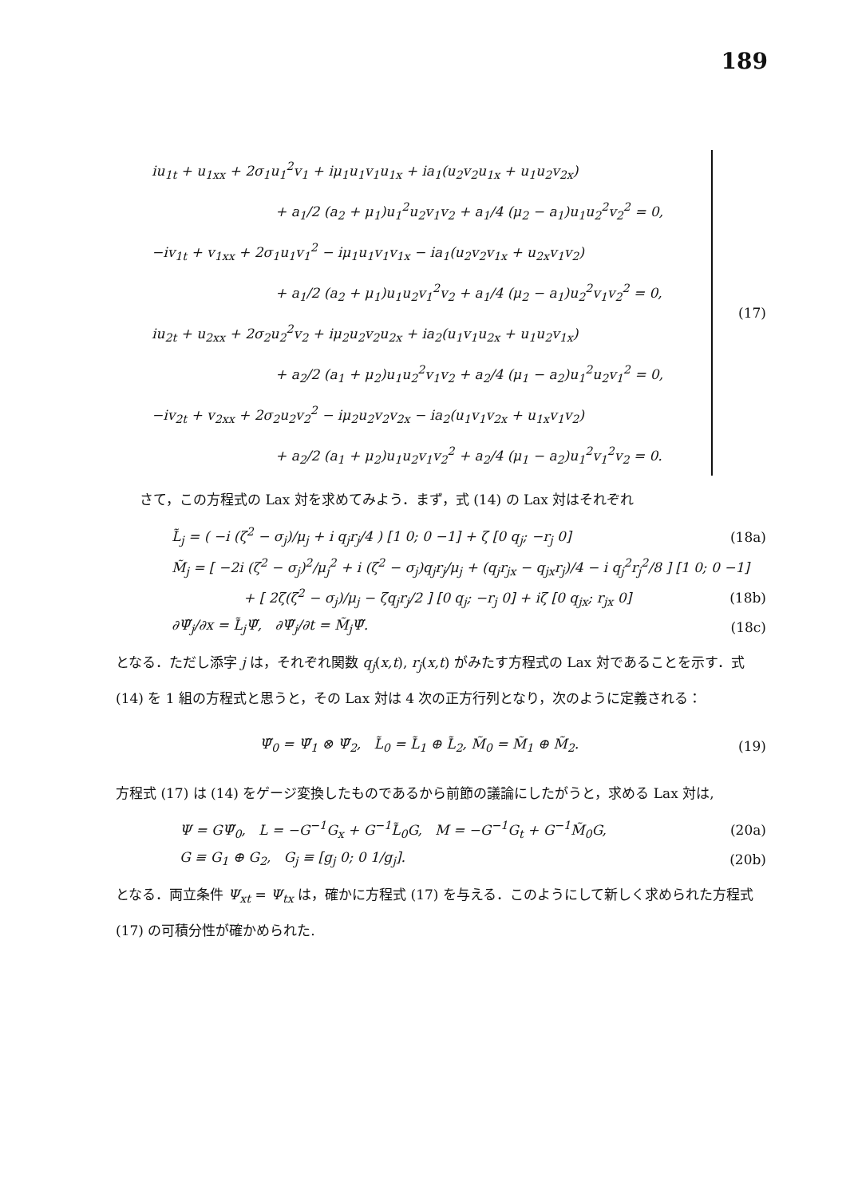189
iu<sub>1t</sub> + u<sub>1xx</sub> + 2σ<sub>1</sub>u<sub>1</sub><sup>2</sup>v<sub>1</sub> + iμ<sub>1</sub>u<sub>1</sub>v<sub>1</sub>u<sub>1x</sub> + ia<sub>1</sub>(u<sub>2</sub>v<sub>2</sub>u<sub>1x</sub> + u<sub>1</sub>u<sub>2</sub>v<sub>2x</sub>)
+ a<sub>1</sub>/2 (a<sub>2</sub> + μ<sub>1</sub>)u<sub>1</sub><sup>2</sup>u<sub>2</sub>v<sub>1</sub>v<sub>2</sub> + a<sub>1</sub>/4 (μ<sub>2</sub> − a<sub>1</sub>)u<sub>1</sub>u<sub>2</sub><sup>2</sup>v<sub>2</sub><sup>2</sup> = 0,
−iv<sub>1t</sub> + v<sub>1xx</sub> + 2σ<sub>1</sub>u<sub>1</sub>v<sub>1</sub><sup>2</sup> − iμ<sub>1</sub>u<sub>1</sub>v<sub>1</sub>v<sub>1x</sub> − ia<sub>1</sub>(u<sub>2</sub>v<sub>2</sub>v<sub>1x</sub> + u<sub>2x</sub>v<sub>1</sub>v<sub>2</sub>)
+ a<sub>1</sub>/2 (a<sub>2</sub> + μ<sub>1</sub>)u<sub>1</sub>u<sub>2</sub>v<sub>1</sub><sup>2</sup>v<sub>2</sub> + a<sub>1</sub>/4 (μ<sub>2</sub> − a<sub>1</sub>)u<sub>2</sub><sup>2</sup>v<sub>1</sub>v<sub>2</sub><sup>2</sup> = 0,
iu<sub>2t</sub> + u<sub>2xx</sub> + 2σ<sub>2</sub>u<sub>2</sub><sup>2</sup>v<sub>2</sub> + iμ<sub>2</sub>u<sub>2</sub>v<sub>2</sub>u<sub>2x</sub> + ia<sub>2</sub>(u<sub>1</sub>v<sub>1</sub>u<sub>2x</sub> + u<sub>1</sub>u<sub>2</sub>v<sub>1x</sub>)
+ a<sub>2</sub>/2 (a<sub>1</sub> + μ<sub>2</sub>)u<sub>1</sub>u<sub>2</sub><sup>2</sup>v<sub>1</sub>v<sub>2</sub> + a<sub>2</sub>/4 (μ<sub>1</sub> − a<sub>2</sub>)u<sub>1</sub><sup>2</sup>u<sub>2</sub>v<sub>1</sub><sup>2</sup> = 0,
−iv<sub>2t</sub> + v<sub>2xx</sub> + 2σ<sub>2</sub>u<sub>2</sub>v<sub>2</sub><sup>2</sup> − iμ<sub>2</sub>u<sub>2</sub>v<sub>2</sub>v<sub>2x</sub> − ia<sub>2</sub>(u<sub>1</sub>v<sub>1</sub>v<sub>2x</sub> + u<sub>1x</sub>v<sub>1</sub>v<sub>2</sub>)
+ a<sub>2</sub>/2 (a<sub>1</sub> + μ<sub>2</sub>)u<sub>1</sub>u<sub>2</sub>v<sub>1</sub>v<sub>2</sub><sup>2</sup> + a<sub>2</sub>/4 (μ<sub>1</sub> − a<sub>2</sub>)u<sub>1</sub><sup>2</sup>v<sub>1</sub><sup>2</sup>v<sub>2</sub> = 0.
(17)
さて，この方程式の Lax 対を求めてみよう．まず，式 (14) の Lax 対はそれぞれ
L̃<sub>j</sub> = ( −i (ζ<sup>2</sup> − σ<sub>j</sub>)/μ<sub>j</sub> + i q<sub>j</sub>r<sub>j</sub>/4 ) [1 0; 0 −1] + ζ [0 q<sub>j</sub>; −r<sub>j</sub> 0] (18a)
M̃<sub>j</sub> = [ −2i (ζ<sup>2</sup> − σ<sub>j</sub>)<sup>2</sup>/μ<sub>j</sub><sup>2</sup> + i (ζ<sup>2</sup> − σ<sub>j</sub>)q<sub>j</sub>r<sub>j</sub>/μ<sub>j</sub> + (q<sub>j</sub>r<sub>jx</sub> − q<sub>jx</sub>r<sub>j</sub>)/4 − i q<sub>j</sub><sup>2</sup>r<sub>j</sub><sup>2</sup>/8 ] [1 0; 0 −1]
+ [ 2ζ(ζ<sup>2</sup> − σ<sub>j</sub>)/μ<sub>j</sub> − ζq<sub>j</sub>r<sub>j</sub>/2 ] [0 q<sub>j</sub>; −r<sub>j</sub> 0] + iζ [0 q<sub>jx</sub>; r<sub>jx</sub> 0] (18b)
∂Ψ̃<sub>j</sub>/∂x = L̃<sub>j</sub>Ψ̃, ∂Ψ̃<sub>j</sub>/∂t = M̃<sub>j</sub>Ψ̃. (18c)
となる．ただし添字 j は，それぞれ関数 q<sub>j</sub>(x,t), r<sub>j</sub>(x,t) がみたす方程式の Lax 対であることを示す．式 (14) を 1 組の方程式と思うと，その Lax 対は 4 次の正方行列となり，次のように定義される：
Ψ̃<sub>0</sub> = Ψ̃<sub>1</sub> ⊗ Ψ̃<sub>2</sub>, L̃<sub>0</sub> = L̃<sub>1</sub> ⊕ L̃<sub>2</sub>, M̃<sub>0</sub> = M̃<sub>1</sub> ⊕ M̃<sub>2</sub>. (19)
方程式 (17) は (14) をゲージ変換したものであるから前節の議論にしたがうと，求める Lax 対は,
Ψ = GΨ̃<sub>0</sub>, L = −G<sup>−1</sup>G<sub>x</sub> + G<sup>−1</sup>L̃<sub>0</sub>G, M = −G<sup>−1</sup>G<sub>t</sub> + G<sup>−1</sup>M̃<sub>0</sub>G, (20a)
G ≡ G<sub>1</sub> ⊕ G<sub>2</sub>, G<sub>j</sub> ≡ [g<sub>j</sub> 0; 0 1/g<sub>j</sub>]. (20b)
となる．両立条件 Ψ<sub>xt</sub> = Ψ<sub>tx</sub> は，確かに方程式 (17) を与える．このようにして新しく求められた方程式 (17) の可積分性が確かめられた.